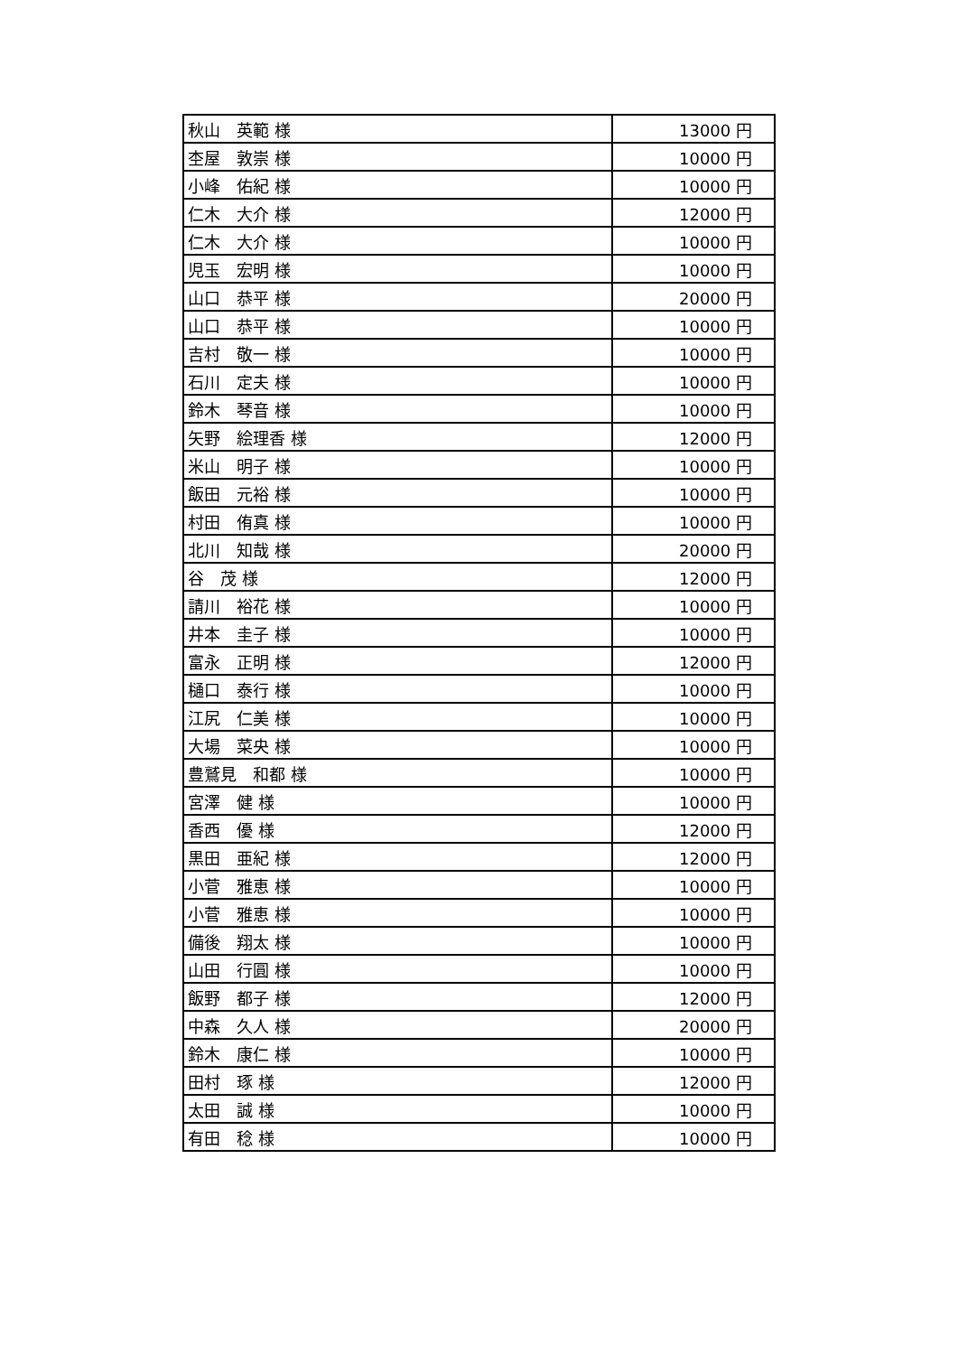| 秋山 英範 様 | 13000 円 |
| 杢屋 敦崇 様 | 10000 円 |
| 小峰 佑紀 様 | 10000 円 |
| 仁木 大介 様 | 12000 円 |
| 仁木 大介 様 | 10000 円 |
| 児玉 宏明 様 | 10000 円 |
| 山口 恭平 様 | 20000 円 |
| 山口 恭平 様 | 10000 円 |
| 吉村 敬一 様 | 10000 円 |
| 石川 定夫 様 | 10000 円 |
| 鈴木 琴音 様 | 10000 円 |
| 矢野 絵理香 様 | 12000 円 |
| 米山 明子 様 | 10000 円 |
| 飯田 元裕 様 | 10000 円 |
| 村田 侑真 様 | 10000 円 |
| 北川 知哉 様 | 20000 円 |
| 谷 茂 様 | 12000 円 |
| 請川 裕花 様 | 10000 円 |
| 井本 圭子 様 | 10000 円 |
| 富永 正明 様 | 12000 円 |
| 樋口 泰行 様 | 10000 円 |
| 江尻 仁美 様 | 10000 円 |
| 大場 菜央 様 | 10000 円 |
| 豊鷲見 和都 様 | 10000 円 |
| 宮澤 健 様 | 10000 円 |
| 香西 優 様 | 12000 円 |
| 黒田 亜紀 様 | 12000 円 |
| 小菅 雅恵 様 | 10000 円 |
| 小菅 雅恵 様 | 10000 円 |
| 備後 翔太 様 | 10000 円 |
| 山田 行圓 様 | 10000 円 |
| 飯野 都子 様 | 12000 円 |
| 中森 久人 様 | 20000 円 |
| 鈴木 康仁 様 | 10000 円 |
| 田村 琢 様 | 12000 円 |
| 太田 誠 様 | 10000 円 |
| 有田 稔 様 | 10000 円 |